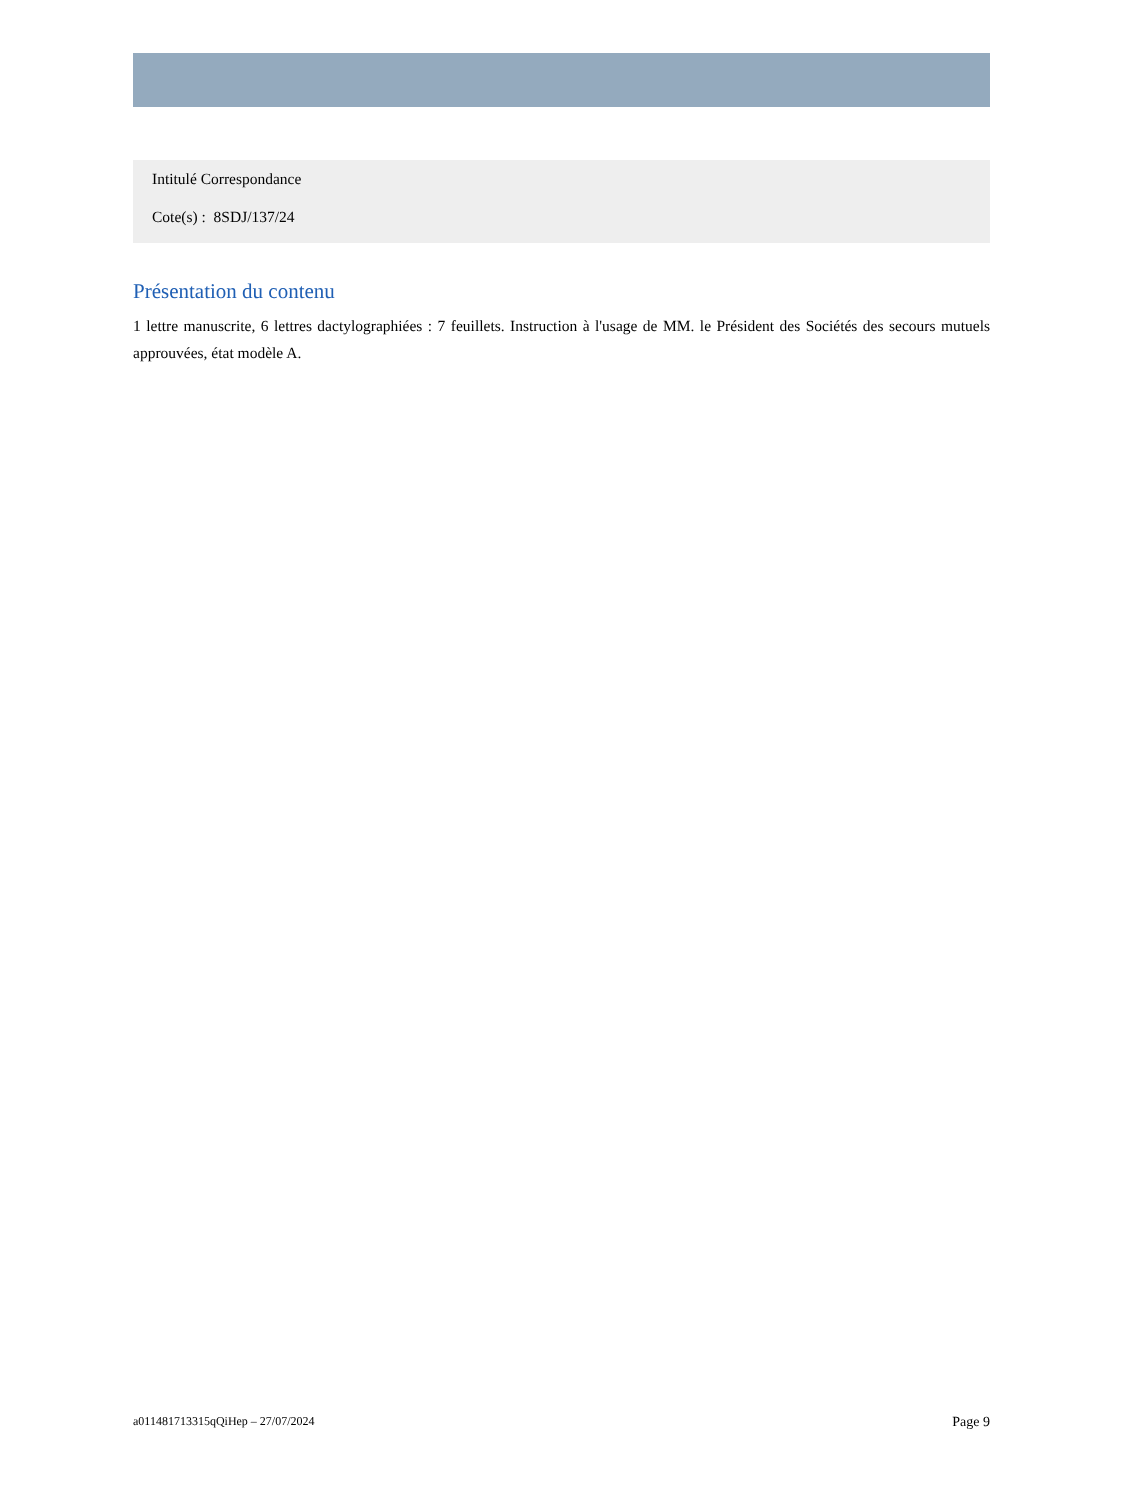Intitulé Correspondance
Cote(s) : 8SDJ/137/24
Présentation du contenu
1 lettre manuscrite, 6 lettres dactylographiées : 7 feuillets. Instruction à l'usage de MM. le Président des Sociétés des secours mutuels approuvées, état modèle A.
a011481713315qQiHep – 27/07/2024 Page 9